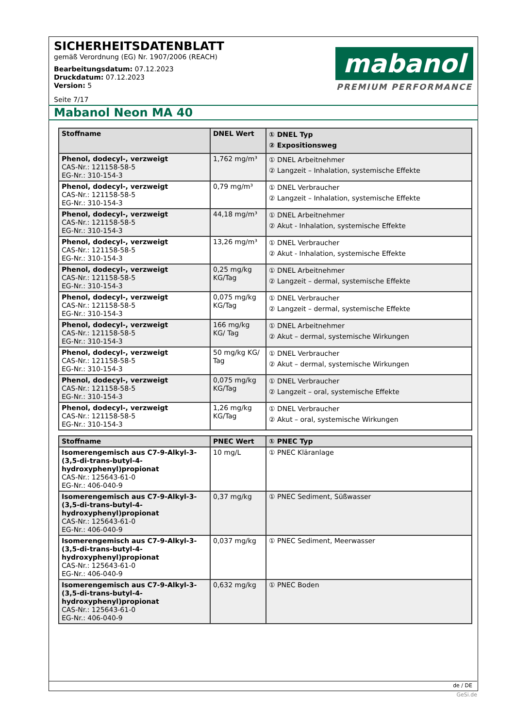SICHERHEITSDATENBLATT
gemäß Verordnung (EG) Nr. 1907/2006 (REACH)
Bearbeitungsdatum: 07.12.2023
Druckdatum: 07.12.2023
Version: 5
Seite 7/17
mabanol
PREMIUM PERFORMANCE
Mabanol Neon MA 40
| Stoffname | DNEL Wert | ① DNEL Typ ② Expositionsweg |
| --- | --- | --- |
| Phenol, dodecyl-, verzweigt CAS-Nr.: 121158-58-5 EG-Nr.: 310-154-3 | 1,762 mg/m³ | ① DNEL Arbeitnehmer ② Langzeit – Inhalation, systemische Effekte |
| Phenol, dodecyl-, verzweigt CAS-Nr.: 121158-58-5 EG-Nr.: 310-154-3 | 0,79 mg/m³ | ① DNEL Verbraucher ② Langzeit – Inhalation, systemische Effekte |
| Phenol, dodecyl-, verzweigt CAS-Nr.: 121158-58-5 EG-Nr.: 310-154-3 | 44,18 mg/m³ | ① DNEL Arbeitnehmer ② Akut - Inhalation, systemische Effekte |
| Phenol, dodecyl-, verzweigt CAS-Nr.: 121158-58-5 EG-Nr.: 310-154-3 | 13,26 mg/m³ | ① DNEL Verbraucher ② Akut - Inhalation, systemische Effekte |
| Phenol, dodecyl-, verzweigt CAS-Nr.: 121158-58-5 EG-Nr.: 310-154-3 | 0,25 mg/kg KG/Tag | ① DNEL Arbeitnehmer ② Langzeit – dermal, systemische Effekte |
| Phenol, dodecyl-, verzweigt CAS-Nr.: 121158-58-5 EG-Nr.: 310-154-3 | 0,075 mg/kg KG/Tag | ① DNEL Verbraucher ② Langzeit – dermal, systemische Effekte |
| Phenol, dodecyl-, verzweigt CAS-Nr.: 121158-58-5 EG-Nr.: 310-154-3 | 166 mg/kg KG/ Tag | ① DNEL Arbeitnehmer ② Akut – dermal, systemische Wirkungen |
| Phenol, dodecyl-, verzweigt CAS-Nr.: 121158-58-5 EG-Nr.: 310-154-3 | 50 mg/kg KG/ Tag | ① DNEL Verbraucher ② Akut – dermal, systemische Wirkungen |
| Phenol, dodecyl-, verzweigt CAS-Nr.: 121158-58-5 EG-Nr.: 310-154-3 | 0,075 mg/kg KG/Tag | ① DNEL Verbraucher ② Langzeit – oral, systemische Effekte |
| Phenol, dodecyl-, verzweigt CAS-Nr.: 121158-58-5 EG-Nr.: 310-154-3 | 1,26 mg/kg KG/Tag | ① DNEL Verbraucher ② Akut – oral, systemische Wirkungen |
| Stoffname | PNEC Wert | ① PNEC Typ |
| --- | --- | --- |
| Isomerengemisch aus C7-9-Alkyl-3-(3,5-di-trans-butyl-4-hydroxyphenyl)propionat CAS-Nr.: 125643-61-0 EG-Nr.: 406-040-9 | 10 mg/L | ① PNEC Kläranlage |
| Isomerengemisch aus C7-9-Alkyl-3-(3,5-di-trans-butyl-4-hydroxyphenyl)propionat CAS-Nr.: 125643-61-0 EG-Nr.: 406-040-9 | 0,37 mg/kg | ① PNEC Sediment, Süßwasser |
| Isomerengemisch aus C7-9-Alkyl-3-(3,5-di-trans-butyl-4-hydroxyphenyl)propionat CAS-Nr.: 125643-61-0 EG-Nr.: 406-040-9 | 0,037 mg/kg | ① PNEC Sediment, Meerwasser |
| Isomerengemisch aus C7-9-Alkyl-3-(3,5-di-trans-butyl-4-hydroxyphenyl)propionat CAS-Nr.: 125643-61-0 EG-Nr.: 406-040-9 | 0,632 mg/kg | ① PNEC Boden |
de / DE
GeSi.de